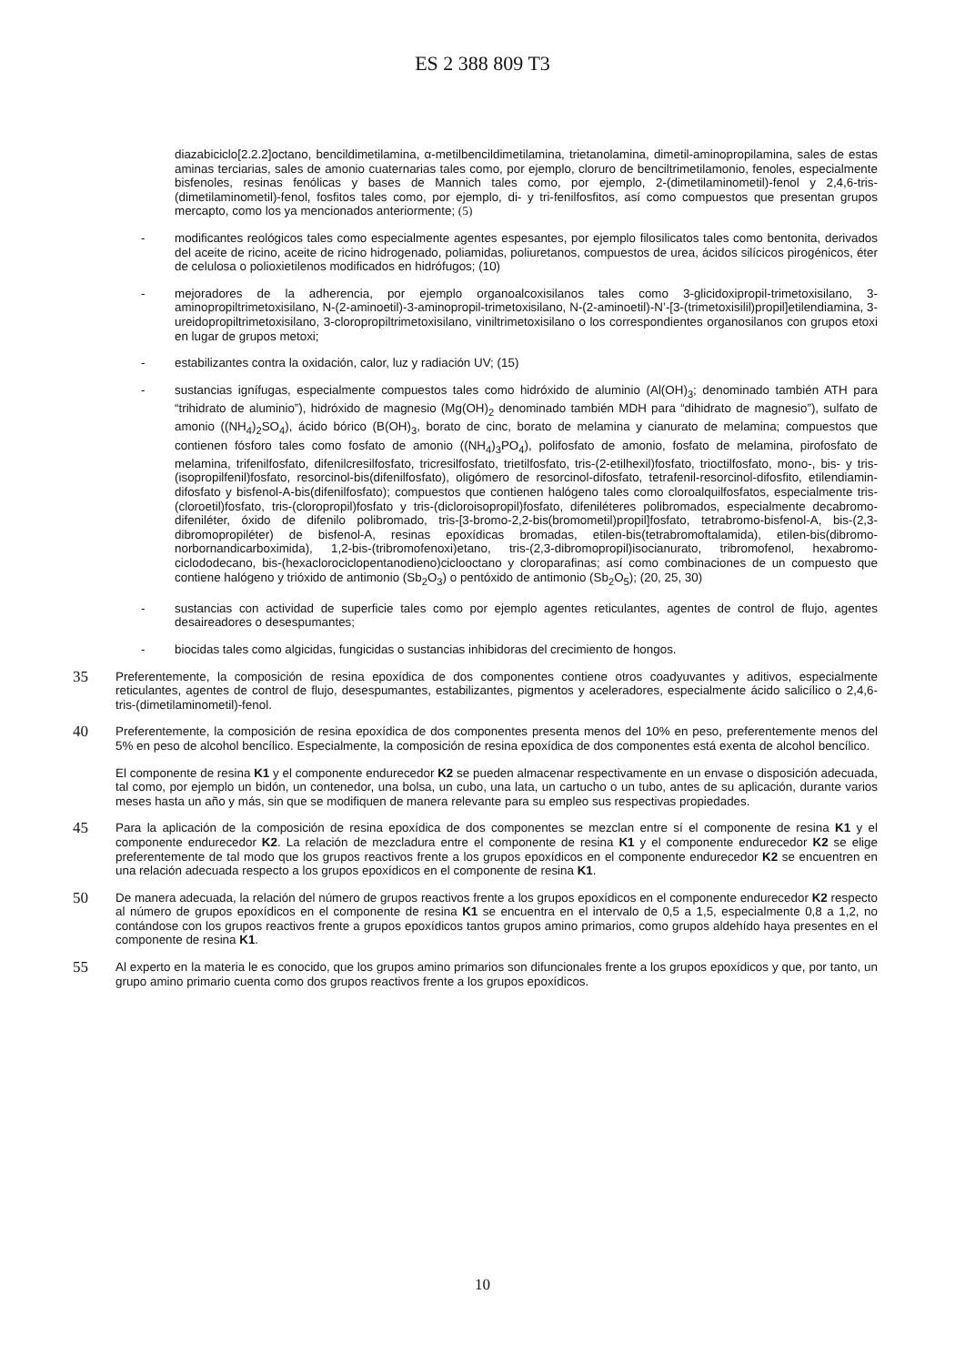ES 2 388 809 T3
diazabiciclo[2.2.2]octano, bencildimetilamina, α-metilbencildimetilamina, trietanolamina, dimetil-aminopropilamina, sales de estas aminas terciarias, sales de amonio cuaternarias tales como, por ejemplo, cloruro de benciltrimetilamonio, fenoles, especialmente bisfenoles, resinas fenólicas y bases de Mannich tales como, por ejemplo, 2-(dimetilaminometil)-fenol y 2,4,6-tris-(dimetilaminometil)-fenol, fosfitos tales como, por ejemplo, di- y tri-fenilfosfitos, así como compuestos que presentan grupos mercapto, como los ya mencionados anteriormente; (5)
- modificantes reológicos tales como especialmente agentes espesantes, por ejemplo filosilicatos tales como bentonita, derivados del aceite de ricino, aceite de ricino hidrogenado, poliamidas, poliuretanos, compuestos de urea, ácidos silícicos pirogénicos, éter de celulosa o polioxietilenos modificados en hidrófugos; (10)
- mejoradores de la adherencia, por ejemplo organoalcoxisilanos tales como 3-glicidoxipropil-trimetoxisilano, 3-aminopropiltrimetoxisilano, N-(2-aminoetil)-3-aminopropil-trimetoxisilano, N-(2-aminoetil)-N’-[3-(trimetoxisilil)propil]etilendiamina, 3-ureidopropiltrimetoxisilano, 3-cloropropiltrimetoxisilano, viniltrimetoxisilano o los correspondientes organosilanos con grupos etoxi en lugar de grupos metoxi;
- estabilizantes contra la oxidación, calor, luz y radiación UV; (15)
- sustancias ignífugas, especialmente compuestos tales como hidróxido de aluminio (Al(OH)<sub>3</sub>; denominado también ATH para “trihidrato de aluminio”), hidróxido de magnesio (Mg(OH)<sub>2</sub> denominado también MDH para “dihidrato de magnesio”), sulfato de amonio ((NH<sub>4</sub>)<sub>2</sub>SO<sub>4</sub>), ácido bórico (B(OH)<sub>3</sub>, borato de cinc, borato de melamina y cianurato de melamina; compuestos que contienen fósforo tales como fosfato de amonio ((NH<sub>4</sub>)<sub>3</sub>PO<sub>4</sub>), polifosfato de amonio, fosfato de melamina, pirofosfato de melamina, trifenilfosfato, difenilcresilfosfato, tricresilfosfato, trietilfosfato, tris-(2-etilhexil)fosfato, trioctilfosfato, mono-, bis- y tris-(isopropilfenil)fosfato, resorcinol-bis(difenilfosfato), oligómero de resorcinol-difosfato, tetrafenil-resorcinol-difosfito, etilendiamin-difosfato y bisfenol-A-bis(difenilfosfato); compuestos que contienen halógeno tales como cloroalquilfosfatos, especialmente tris-(cloroetil)fosfato, tris-(cloropropil)fosfato y tris-(dicloroisopropil)fosfato, difeniléteres polibromados, especialmente decabromo-difeniléter, óxido de difenilo polibromado, tris-[3-bromo-2,2-bis(bromometil)propil]fosfato, tetrabromo-bisfenol-A, bis-(2,3-dibromopropiléter) de bisfenol-A, resinas epoxídicas bromadas, etilen-bis(tetrabromoftalamida), etilen-bis(dibromo-norbornandicarboximida), 1,2-bis-(tribromofenoxi)etano, tris-(2,3-dibromopropil)isocianurato, tribromofenol, hexabromo-ciclododecano, bis-(hexaclorociclopentanodieno)ciclooctano y cloroparafinas; así como combinaciones de un compuesto que contiene halógeno y trióxido de antimonio (Sb<sub>2</sub>O<sub>3</sub>) o pentóxido de antimonio (Sb<sub>2</sub>O<sub>5</sub>); (20, 25, 30)
- sustancias con actividad de superficie tales como por ejemplo agentes reticulantes, agentes de control de flujo, agentes desaireadores o desespumantes;
- biocidas tales como algicidas, fungicidas o sustancias inhibidoras del crecimiento de hongos.
35
Preferentemente, la composición de resina epoxídica de dos componentes contiene otros coadyuvantes y aditivos, especialmente reticulantes, agentes de control de flujo, desespumantes, estabilizantes, pigmentos y aceleradores, especialmente ácido salicílico o 2,4,6-tris-(dimetilaminometil)-fenol.
40
Preferentemente, la composición de resina epoxídica de dos componentes presenta menos del 10% en peso, preferentemente menos del 5% en peso de alcohol bencílico. Especialmente, la composición de resina epoxídica de dos componentes está exenta de alcohol bencílico.
El componente de resina K1 y el componente endurecedor K2 se pueden almacenar respectivamente en un envase o disposición adecuada, tal como, por ejemplo un bidón, un contenedor, una bolsa, un cubo, una lata, un cartucho o un tubo, antes de su aplicación, durante varios meses hasta un año y más, sin que se modifiquen de manera relevante para su empleo sus respectivas propiedades.
45
Para la aplicación de la composición de resina epoxídica de dos componentes se mezclan entre sí el componente de resina K1 y el componente endurecedor K2. La relación de mezcladura entre el componente de resina K1 y el componente endurecedor K2 se elige preferentemente de tal modo que los grupos reactivos frente a los grupos epoxídicos en el componente endurecedor K2 se encuentren en una relación adecuada respecto a los grupos epoxídicos en el componente de resina K1.
50
De manera adecuada, la relación del número de grupos reactivos frente a los grupos epoxídicos en el componente endurecedor K2 respecto al número de grupos epoxídicos en el componente de resina K1 se encuentra en el intervalo de 0,5 a 1,5, especialmente 0,8 a 1,2, no contándose con los grupos reactivos frente a grupos epoxídicos tantos grupos amino primarios, como grupos aldehído haya presentes en el componente de resina K1.
55
Al experto en la materia le es conocido, que los grupos amino primarios son difuncionales frente a los grupos epoxídicos y que, por tanto, un grupo amino primario cuenta como dos grupos reactivos frente a los grupos epoxídicos.
10